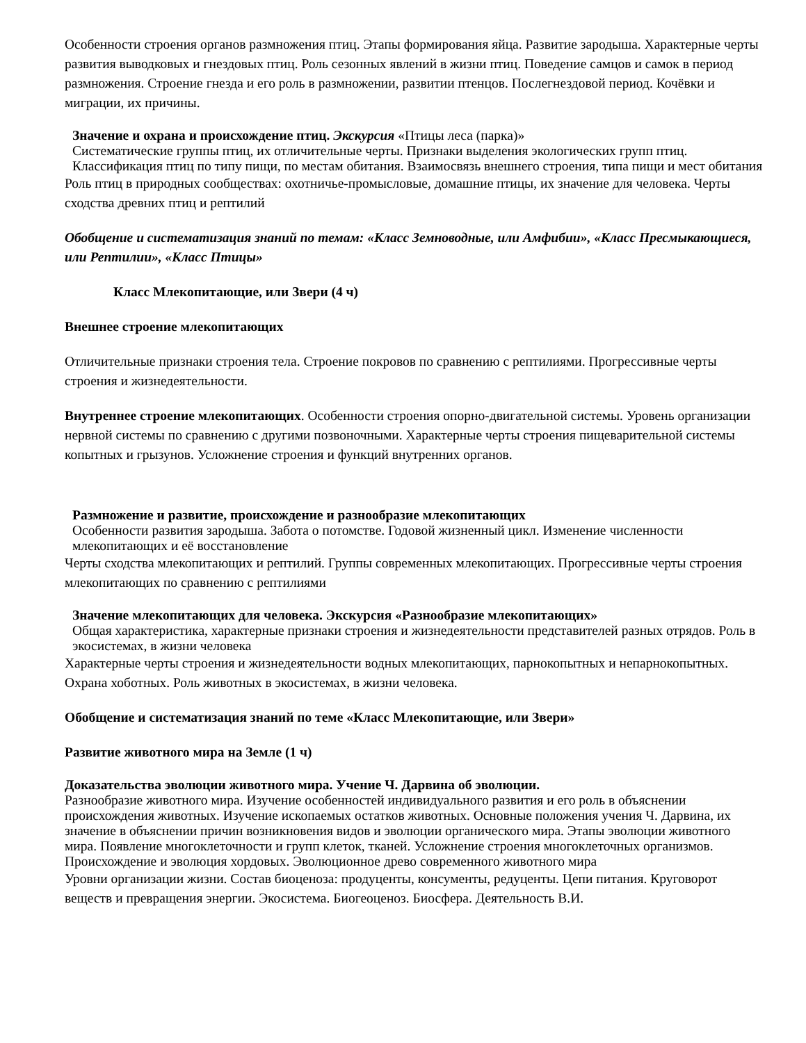Особенности строения органов размножения птиц. Этапы формирования яйца. Развитие зародыша. Характерные черты развития выводковых и гнездовых птиц. Роль сезонных явлений в жизни птиц. Поведение самцов и самок в период размножения. Строение гнезда и его роль в размножении, развитии птенцов. Послегнездовой период. Кочёвки и миграции, их причины.
Значение и охрана и происхождение птиц. Экскурсия «Птицы леса (парка)»
Систематические группы птиц, их отличительные черты. Признаки выделения экологических групп птиц. Классификация птиц по типу пищи, по местам обитания. Взаимосвязь внешнего строения, типа пищи и мест обитания
Роль птиц в природных сообществах: охотничье-промысловые, домашние птицы, их значение для человека. Черты сходства древних птиц и рептилий
Обобщение и систематизация знаний по темам: «Класс Земноводные, или Амфибии», «Класс Пресмыкающиеся, или Рептилии», «Класс Птицы»
Класс Млекопитающие, или Звери (4 ч)
Внешнее строение млекопитающих
Отличительные признаки строения тела. Строение покровов по сравнению с рептилиями. Прогрессивные черты строения и жизнедеятельности.
Внутреннее строение млекопитающих. Особенности строения опорно-двигательной системы. Уровень организации нервной системы по сравнению с другими позвоночными. Характерные черты строения пищеварительной системы копытных и грызунов. Усложнение строения и функций внутренних органов.
Размножение и развитие, происхождение и разнообразие млекопитающих
Особенности развития зародыша. Забота о потомстве. Годовой жизненный цикл. Изменение численности млекопитающих и её восстановление
Черты сходства млекопитающих и рептилий. Группы современных млекопитающих. Прогрессивные черты строения млекопитающих по сравнению с рептилиями
Значение млекопитающих для человека. Экскурсия «Разнообразие млекопитающих»
Общая характеристика, характерные признаки строения и жизнедеятельности представителей разных отрядов. Роль в экосистемах, в жизни человека
Характерные черты строения и жизнедеятельности водных млекопитающих, парнокопытных и непарнокопытных. Охрана хоботных. Роль животных в экосистемах, в жизни человека.
Обобщение и систематизация знаний по теме «Класс Млекопитающие, или Звери»
Развитие животного мира на Земле (1 ч)
Доказательства эволюции животного мира. Учение Ч. Дарвина об эволюции.
Разнообразие животного мира. Изучение особенностей индивидуального развития и его роль в объяснении происхождения животных. Изучение ископаемых остатков животных. Основные положения учения Ч. Дарвина, их значение в объяснении причин возникновения видов и эволюции органического мира. Этапы эволюции животного мира. Появление многоклеточности и групп клеток, тканей. Усложнение строения многоклеточных организмов. Происхождение и эволюция хордовых. Эволюционное древо современного животного мира
Уровни организации жизни. Состав биоценоза: продуценты, консументы, редуценты. Цепи питания. Круговорот веществ и превращения энергии. Экосистема. Биогеоценоз. Биосфера. Деятельность В.И.